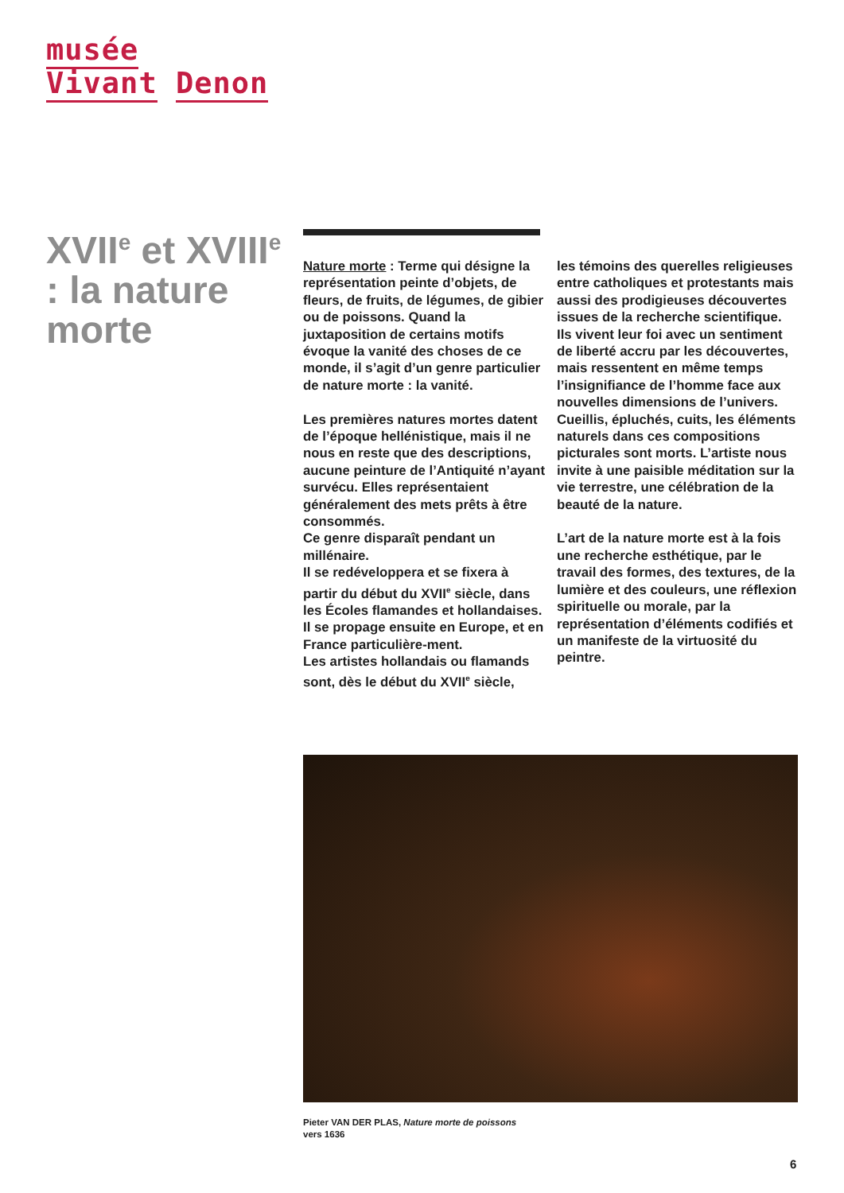musée
Vivant Denon
XVII<sup>e</sup> et XVIII<sup>e</sup> : la nature morte
Nature morte : Terme qui désigne la représentation peinte d’objets, de fleurs, de fruits, de légumes, de gibier ou de poissons. Quand la juxtaposition de certains motifs évoque la vanité des choses de ce monde, il s’agit d’un genre particulier de nature morte : la vanité.
Les premières natures mortes datent de l’époque hellénistique, mais il ne nous en reste que des descriptions, aucune peinture de l’Antiquité n’ayant survécu. Elles représentaient généralement des mets prêts à être consommés.
Ce genre disparaît pendant un millénaire.
Il se redéveloppera et se fixera à partir du début du XVII<sup>e</sup> siècle, dans les Écoles flamandes et hollandaises. Il se propage ensuite en Europe, et en France particulière-ment.
Les artistes hollandais ou flamands sont, dès le début du XVII<sup>e</sup> siècle,
les témoins des querelles religieuses entre catholiques et protestants mais aussi des prodigieuses découvertes issues de la recherche scientifique. Ils vivent leur foi avec un sentiment de liberté accru par les découvertes, mais ressentent en même temps l’insignifiance de l’homme face aux nouvelles dimensions de l’univers. Cueillis, épluchés, cuits, les éléments naturels dans ces compositions picturales sont morts. L’artiste nous invite à une paisible méditation sur la vie terrestre, une célébration de la beauté de la nature.
L’art de la nature morte est à la fois une recherche esthétique, par le travail des formes, des textures, de la lumière et des couleurs, une réflexion spirituelle ou morale, par la représentation d’éléments codifiés et un manifeste de la virtuosité du peintre.
Pieter VAN DER PLAS, Nature morte de poissons
vers 1636
6